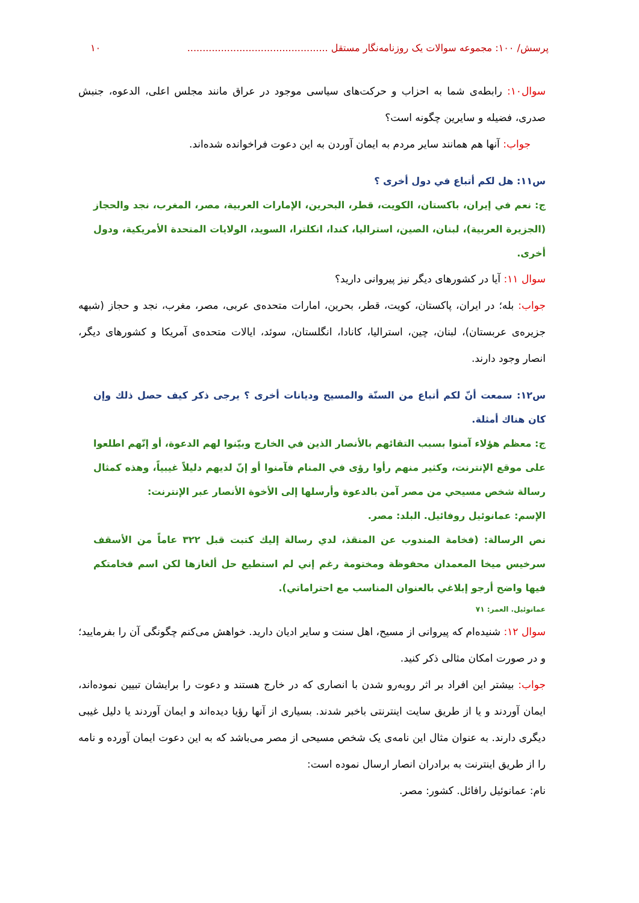پرسش/ ۱۰۰: مجموعه سوالات یک روزنامه‌نگار مستقل .............................................. ۱۰
سوال۱۰: رابطه‌ی شما به احزاب و حرکت‌های سیاسی موجود در عراق مانند مجلس اعلی، الدعوه، جنبش صدری، فضیله و سایرین چگونه است؟
جواب: آنها هم همانند سایر مردم به ایمان آوردن به این دعوت فراخوانده شده‌اند.
س۱۱: هل لكم أتباع في دول أخرى ؟
ج: نعم في إيران، باكستان، الكويت، قطر، البحرين، الإمارات العربية، مصر، المغرب، نجد والحجاز (الجزيرة العربية)، لبنان، الصين، استراليا، كندا، انكلترا، السويد، الولايات المتحدة الأمريكية، ودول أخرى.
سوال ۱۱: آیا در کشورهای دیگر نیز پیروانی دارید؟
جواب: بله؛ در ایران، پاکستان، کویت، قطر، بحرین، امارات متحده‌ی عربی، مصر، مغرب، نجد و حجاز (شبهه جزیره‌ی عربستان)، لبنان، چین، استرالیا، کانادا، انگلستان، سوئد، ایالات متحده‌ی آمریکا و کشورهای دیگر، انصار وجود دارند.
س۱۲: سمعت أنّ لكم أتباع من السنّة والمسيح وديانات أخرى ؟ يرجى ذكر كيف حصل ذلك وإن كان هناك أمثلة.
ج: معظم هؤلاء آمنوا بسبب التقائهم بالأنصار الذين في الخارج وبيّنوا لهم الدعوة، أو إنّهم اطلعوا على موقع الإنترنت، وكثير منهم رأوا رؤى في المنام فآمنوا أو إنّ لديهم دليلاً غيبياً، وهذه كمثال رسالة شخص مسيحي من مصر آمن بالدعوة وأرسلها إلى الأخوة الأنصار عبر الإنترنت:
الإسم: عمانوئيل روفائيل. البلد: مصر.
نص الرسالة: (فخامة المندوب عن المنقذ، لدي رسالة إليك كتبت قبل ٣٢٢ عاماً من الأسقف سرخيس ميخا المعمدان محفوظة ومختومة رغم إني لم استطيع حل ألغازها لكن اسم فخامتكم فيها واضح أرجو إبلاغي بالعنوان المناسب مع احتراماتي).
عمانوئيل. العمر: ۷۱
سوال ۱۲: شنیده‌ام که پیروانی از مسیح، اهل سنت و سایر ادیان دارید. خواهش می‌کنم چگونگی آن را بفرمایید؛ و در صورت امکان مثالی ذکر کنید.
جواب: بیشتر این افراد بر اثر روبه‌رو شدن با انصاری که در خارج هستند و دعوت را برایشان تبیین نموده‌اند، ایمان آوردند و یا از طریق سایت اینترنتی باخبر شدند. بسیاری از آنها رؤیا دیده‌اند و ایمان آوردند یا دلیل غیبی دیگری دارند. به عنوان مثال این نامه‌ی یک شخص مسیحی از مصر می‌باشد که به این دعوت ایمان آورده و نامه را از طریق اینترنت به برادران انصار ارسال نموده است:
نام: عمانوئیل رافائل. کشور: مصر.